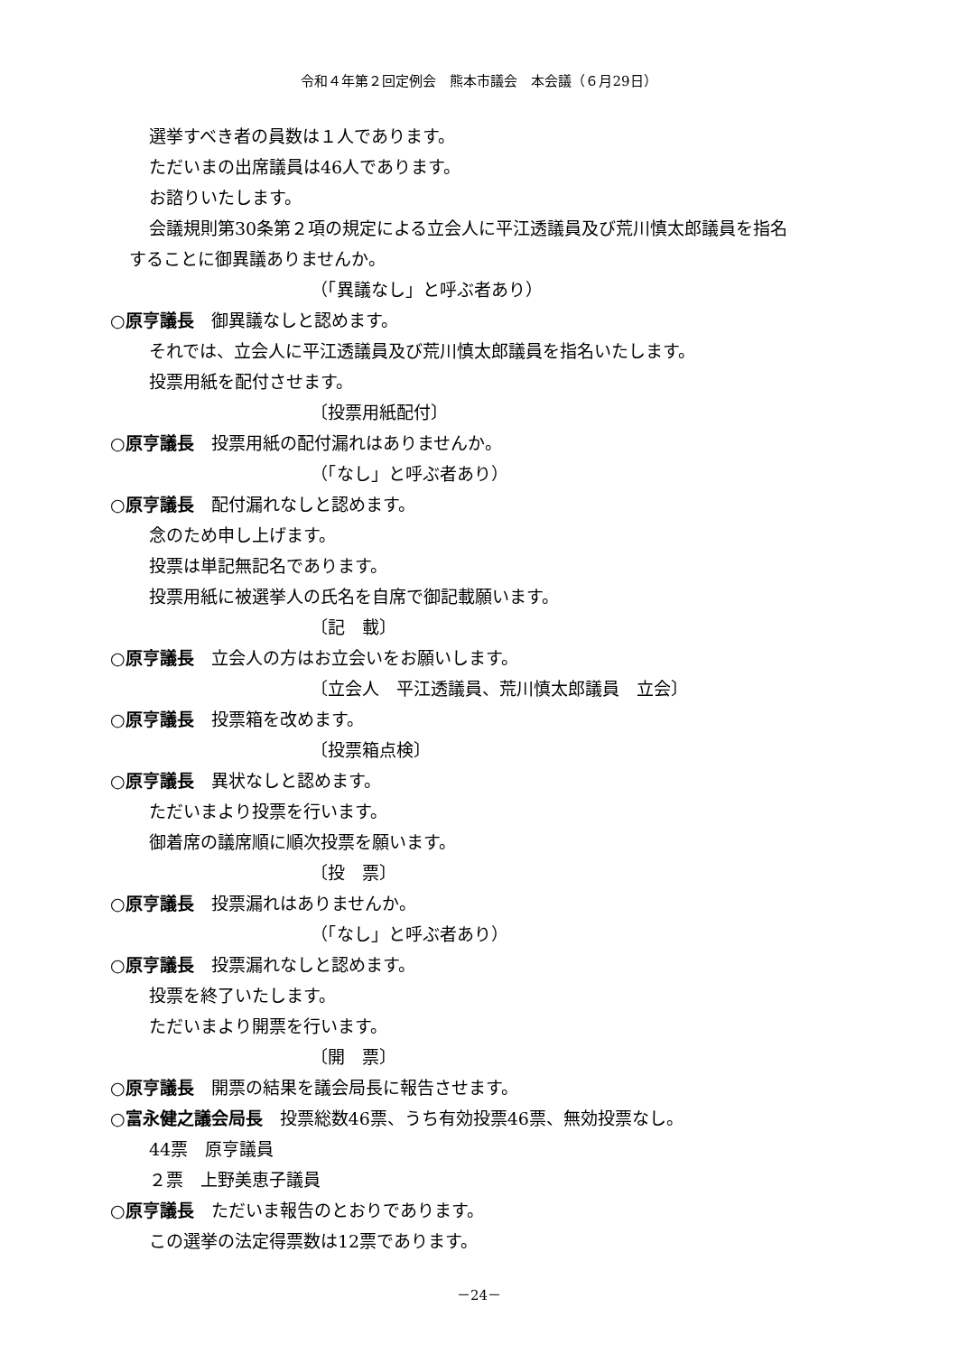令和４年第２回定例会　熊本市議会　本会議（６月29日）
選挙すべき者の員数は１人であります。
ただいまの出席議員は46人であります。
お諮りいたします。
会議規則第30条第２項の規定による立会人に平江透議員及び荒川慎太郎議員を指名
することに御異議ありませんか。
（「異議なし」と呼ぶ者あり）
○原亨議長　御異議なしと認めます。
それでは、立会人に平江透議員及び荒川慎太郎議員を指名いたします。
投票用紙を配付させます。
〔投票用紙配付〕
○原亨議長　投票用紙の配付漏れはありませんか。
（「なし」と呼ぶ者あり）
○原亨議長　配付漏れなしと認めます。
念のため申し上げます。
投票は単記無記名であります。
投票用紙に被選挙人の氏名を自席で御記載願います。
〔記　載〕
○原亨議長　立会人の方はお立会いをお願いします。
〔立会人　平江透議員、荒川慎太郎議員　立会〕
○原亨議長　投票箱を改めます。
〔投票箱点検〕
○原亨議長　異状なしと認めます。
ただいまより投票を行います。
御着席の議席順に順次投票を願います。
〔投　票〕
○原亨議長　投票漏れはありませんか。
（「なし」と呼ぶ者あり）
○原亨議長　投票漏れなしと認めます。
投票を終了いたします。
ただいまより開票を行います。
〔開　票〕
○原亨議長　開票の結果を議会局長に報告させます。
○富永健之議会局長　投票総数46票、うち有効投票46票、無効投票なし。
44票　原亨議員
２票　上野美恵子議員
○原亨議長　ただいま報告のとおりであります。
この選挙の法定得票数は12票であります。
－24－